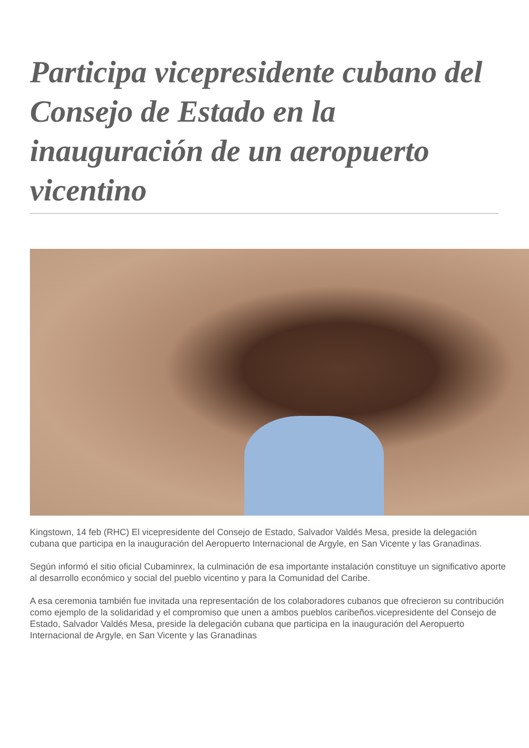Participa vicepresidente cubano del Consejo de Estado en la inauguración de un aeropuerto vicentino
Kingstown, 14 feb (RHC) El vicepresidente del Consejo de Estado, Salvador Valdés Mesa, preside la delegación cubana que participa en la inauguración del Aeropuerto Internacional de Argyle, en San Vicente y las Granadinas.
Según informó el sitio oficial Cubaminrex, la culminación de esa importante instalación constituye un significativo aporte al desarrollo económico y social del pueblo vicentino y para la Comunidad del Caribe.
A esa ceremonia también fue invitada una representación de los colaboradores cubanos que ofrecieron su contribución como ejemplo de la solidaridad y el compromiso que unen a ambos pueblos caribeños.vicepresidente del Consejo de Estado, Salvador Valdés Mesa, preside la delegación cubana que participa en la inauguración del Aeropuerto Internacional de Argyle, en San Vicente y las Granadinas